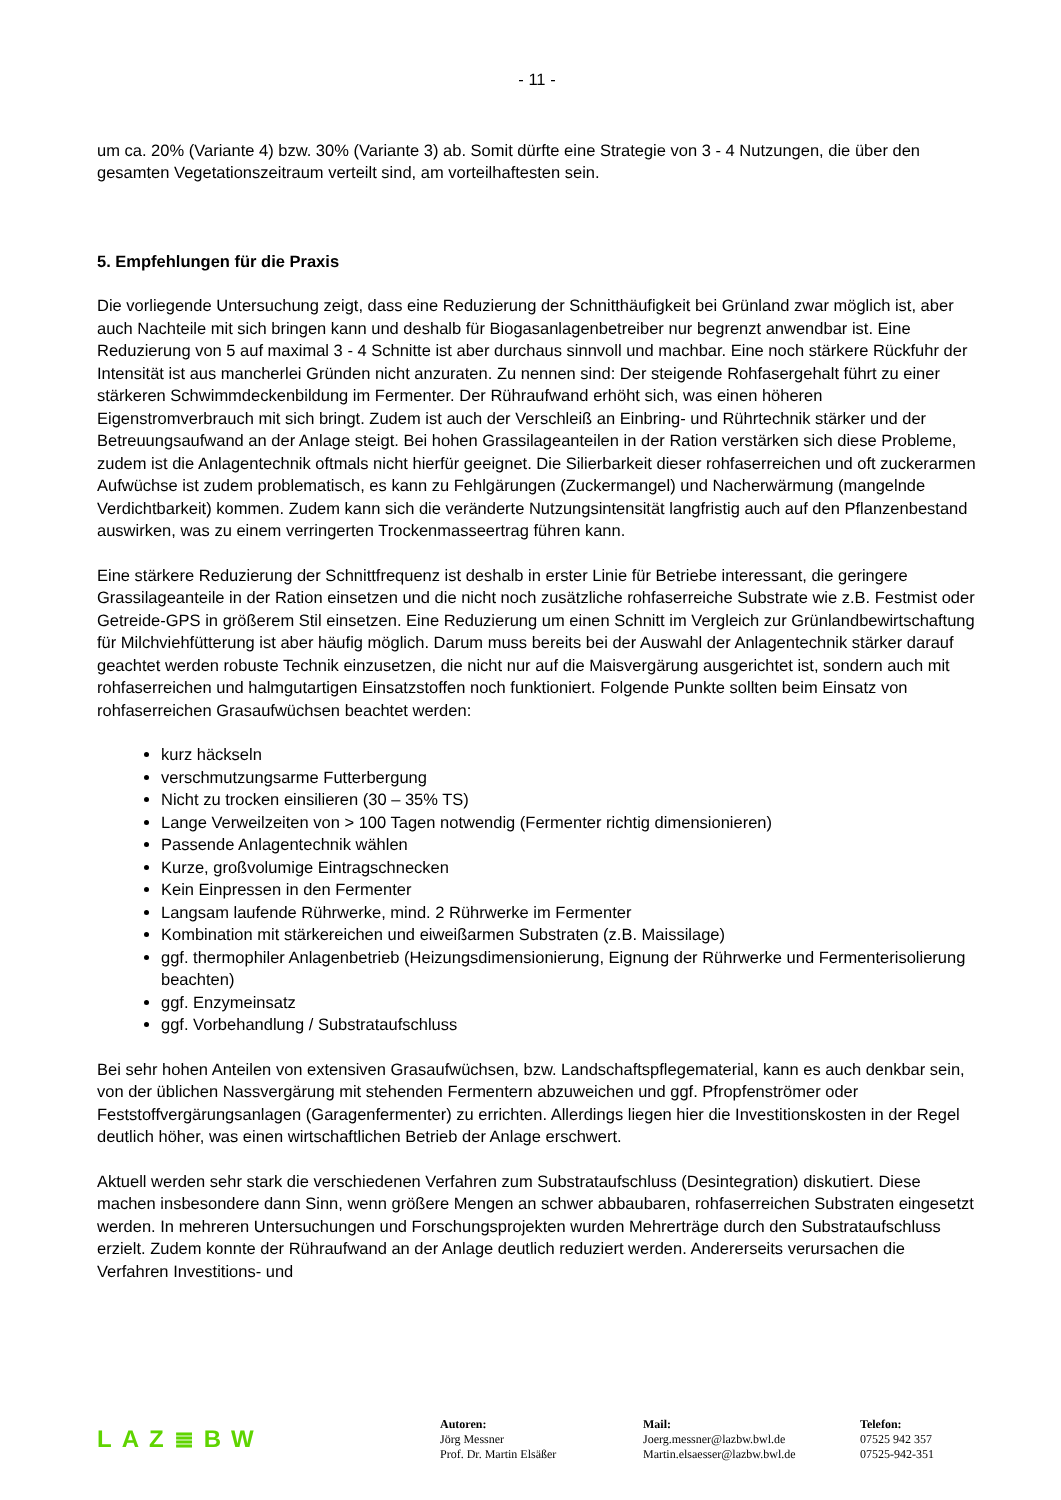- 11 -
um ca. 20% (Variante 4) bzw. 30% (Variante 3) ab. Somit dürfte eine Strategie von 3 - 4 Nutzungen, die über den gesamten Vegetationszeitraum verteilt sind, am vorteilhaftesten sein.
5. Empfehlungen für die Praxis
Die vorliegende Untersuchung zeigt, dass eine Reduzierung der Schnitthäufigkeit bei Grünland zwar möglich ist, aber auch Nachteile mit sich bringen kann und deshalb für Biogasanlagenbetreiber nur begrenzt anwendbar ist. Eine Reduzierung von 5 auf maximal 3 - 4 Schnitte ist aber durchaus sinnvoll und machbar. Eine noch stärkere Rückfuhr der Intensität ist aus mancherlei Gründen nicht anzuraten. Zu nennen sind: Der steigende Rohfasergehalt führt zu einer stärkeren Schwimmdeckenbildung im Fermenter. Der Rühraufwand erhöht sich, was einen höheren Eigenstromverbrauch mit sich bringt. Zudem ist auch der Verschleiß an Einbring- und Rührtechnik stärker und der Betreuungsaufwand an der Anlage steigt. Bei hohen Grassilageanteilen in der Ration verstärken sich diese Probleme, zudem ist die Anlagentechnik oftmals nicht hierfür geeignet. Die Silierbarkeit dieser rohfaserreichen und oft zuckerarmen Aufwüchse ist zudem problematisch, es kann zu Fehlgärungen (Zuckermangel) und Nacherwärmung (mangelnde Verdichtbarkeit) kommen. Zudem kann sich die veränderte Nutzungsintensität langfristig auch auf den Pflanzenbestand auswirken, was zu einem verringerten Trockenmasseertrag führen kann.
Eine stärkere Reduzierung der Schnittfrequenz ist deshalb in erster Linie für Betriebe interessant, die geringere Grassilageanteile in der Ration einsetzen und die nicht noch zusätzliche rohfaserreiche Substrate wie z.B. Festmist oder Getreide-GPS in größerem Stil einsetzen. Eine Reduzierung um einen Schnitt im Vergleich zur Grünlandbewirtschaftung für Milchviehfütterung ist aber häufig möglich. Darum muss bereits bei der Auswahl der Anlagentechnik stärker darauf geachtet werden robuste Technik einzusetzen, die nicht nur auf die Maisvergärung ausgerichtet ist, sondern auch mit rohfaserreichen und halmgutartigen Einsatzstoffen noch funktioniert. Folgende Punkte sollten beim Einsatz von rohfaserreichen Grasaufwüchsen beachtet werden:
kurz häckseln
verschmutzungsarme Futterbergung
Nicht zu trocken einsilieren (30 – 35% TS)
Lange Verweilzeiten von > 100 Tagen notwendig (Fermenter richtig dimensionieren)
Passende Anlagentechnik wählen
Kurze, großvolumige Eintragschnecken
Kein Einpressen in den Fermenter
Langsam laufende Rührwerke, mind. 2 Rührwerke im Fermenter
Kombination mit stärkereichen und eiweißarmen Substraten (z.B. Maissilage)
ggf. thermophiler Anlagenbetrieb (Heizungsdimensionierung, Eignung der Rührwerke und Fermenterisolierung beachten)
ggf. Enzymeinsatz
ggf. Vorbehandlung / Substrataufschluss
Bei sehr hohen Anteilen von extensiven Grasaufwüchsen, bzw. Landschaftspflegematerial, kann es auch denkbar sein, von der üblichen Nassvergärung mit stehenden Fermentern abzuweichen und ggf. Pfropfenströmer oder Feststoffvergärungsanlagen (Garagenfermenter) zu errichten. Allerdings liegen hier die Investitionskosten in der Regel deutlich höher, was einen wirtschaftlichen Betrieb der Anlage erschwert.
Aktuell werden sehr stark die verschiedenen Verfahren zum Substrataufschluss (Desintegration) diskutiert. Diese machen insbesondere dann Sinn, wenn größere Mengen an schwer abbaubaren, rohfaserreichen Substraten eingesetzt werden. In mehreren Untersuchungen und Forschungsprojekten wurden Mehrerträge durch den Substrataufschluss erzielt. Zudem konnte der Rühraufwand an der Anlage deutlich reduziert werden. Andererseits verursachen die Verfahren Investitions- und
LAZ≣BW
Autoren:
Jörg Messner
Prof. Dr. Martin Elsäßer
Mail:
Joerg.messner@lazbw.bwl.de
Martin.elsaesser@lazbw.bwl.de
Telefon:
07525 942 357
07525-942-351